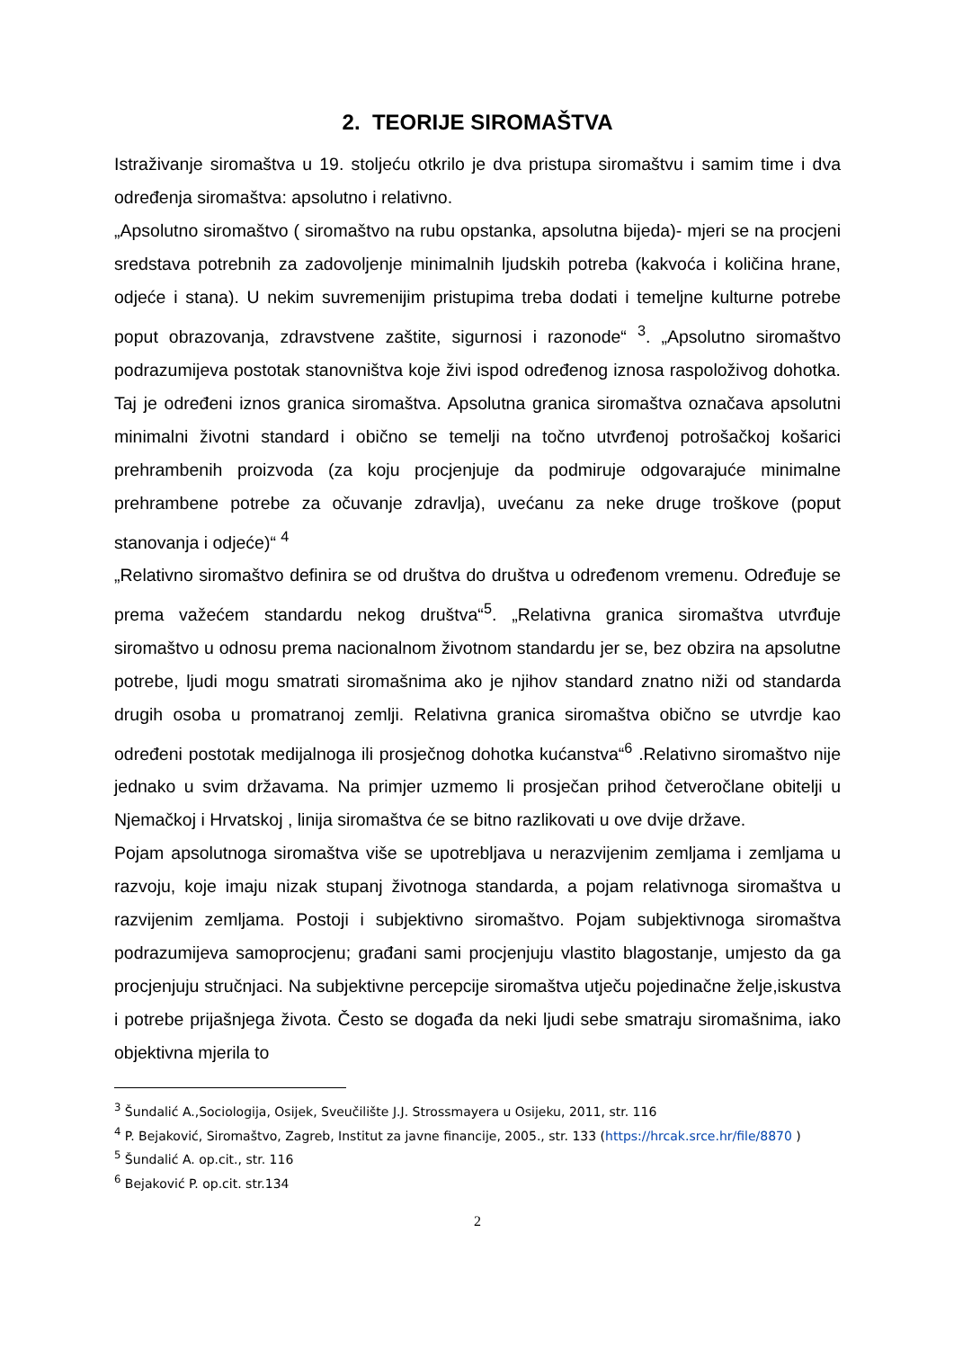2. TEORIJE SIROMAŠTVA
Istraživanje siromaštva u 19. stoljeću otkrilo je dva pristupa siromaštvu i samim time i dva određenja siromaštva: apsolutno i relativno.
„Apsolutno siromaštvo ( siromaštvo na rubu opstanka, apsolutna bijeda)- mjeri se na procjeni sredstava potrebnih za zadovoljenje minimalnih ljudskih potreba (kakvoća i količina hrane, odjeće i stana). U nekim suvremenijim pristupima treba dodati i temeljne kulturne potrebe poput obrazovanja, zdravstvene zaštite, sigurnosi i razonode“ <sup>3</sup>. „Apsolutno siromaštvo podrazumijeva postotak stanovništva koje živi ispod određenog iznosa raspoloživog dohotka. Taj je određeni iznos granica siromaštva. Apsolutna granica siromaštva označava apsolutni minimalni životni standard i obično se temelji na točno utvrđenoj potrošačkoj košarici prehrambenih proizvoda (za koju procjenjuje da podmiruje odgovarajuće minimalne prehrambene potrebe za očuvanje zdravlja), uvećanu za neke druge troškove (poput stanovanja i odjeće)“ <sup>4</sup>
„Relativno siromaštvo definira se od društva do društva u određenom vremenu. Određuje se prema važećem standardu nekog društva“<sup>5</sup>. „Relativna granica siromaštva utvrđuje siromaštvo u odnosu prema nacionalnom životnom standardu jer se, bez obzira na apsolutne potrebe, ljudi mogu smatrati siromašnima ako je njihov standard znatno niži od standarda drugih osoba u promatranoj zemlji. Relativna granica siromaštva obično se utvrdje kao određeni postotak medijalnoga ili prosječnog dohotka kućanstva“<sup>6</sup> .Relativno siromaštvo nije jednako u svim državama. Na primjer uzmemo li prosječan prihod četveročlane obitelji u Njemačkoj i Hrvatskoj , linija siromaštva će se bitno razlikovati u ove dvije države.
Pojam apsolutnoga siromaštva više se upotrebljava u nerazvijenim zemljama i zemljama u razvoju, koje imaju nizak stupanj životnoga standarda, a pojam relativnoga siromaštva u razvijenim zemljama. Postoji i subjektivno siromaštvo. Pojam subjektivnoga siromaštva podrazumijeva samoprocjenu; građani sami procjenjuju vlastito blagostanje, umjesto da ga procjenjuju stručnjaci. Na subjektivne percepcije siromaštva utječu pojedinačne želje,iskustva i potrebe prijašnjega života. Često se događa da neki ljudi sebe smatraju siromašnima, iako objektivna mjerila to
<sup>3</sup> Šundalić A.,Sociologija, Osijek, Sveučilište J.J. Strossmayera u Osijeku, 2011, str. 116
<sup>4</sup> P. Bejaković, Siromaštvo, Zagreb, Institut za javne financije, 2005., str. 133 (https://hrcak.srce.hr/file/8870 )
<sup>5</sup> Šundalić A. op.cit., str. 116
<sup>6</sup> Bejaković P. op.cit. str.134
2